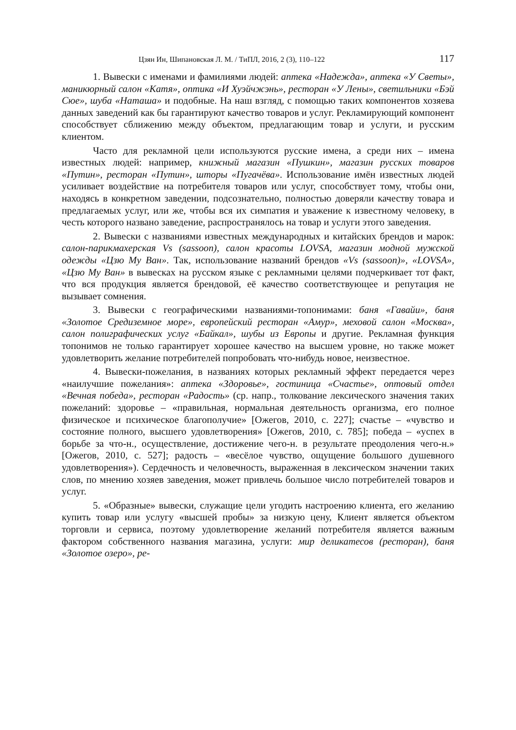Цзян Ин, Шипановская Л. М. / ТиПЛ, 2016, 2 (3), 110–122 117
1. Вывески с именами и фамилиями людей: аптека «Надежда», аптека «У Светы», маникюрный салон «Катя», оптика «И Хуэйчжэнь», ресторан «У Лены», светильники «Бэй Сюе», шуба «Наташа» и подобные. На наш взгляд, с помощью таких компонентов хозяева данных заведений как бы гарантируют качество товаров и услуг. Рекламирующий компонент способствует сближению между объектом, предлагающим товар и услуги, и русским клиентом.
Часто для рекламной цели используются русские имена, а среди них – имена известных людей: например, книжный магазин «Пушкин», магазин русских товаров «Путин», ресторан «Путин», шторы «Пугачёва». Использование имён известных людей усиливает воздействие на потребителя товаров или услуг, способствует тому, чтобы они, находясь в конкретном заведении, подсознательно, полностью доверяли качеству товара и предлагаемых услуг, или же, чтобы вся их симпатия и уважение к известному человеку, в честь которого названо заведение, распространялось на товар и услуги этого заведения.
2. Вывески с названиями известных международных и китайских брендов и марок: салон-парикмахерская Vs (sassoon), салон красоты LOVSA, магазин модной мужской одежды «Цзю Му Ван». Так, использование названий брендов «Vs (sassoon)», «LOVSA», «Цзю Му Ван» в вывесках на русском языке с рекламными целями подчеркивает тот факт, что вся продукция является брендовой, её качество соответствующее и репутация не вызывает сомнения.
3. Вывески с географическими названиями-топонимами: баня «Гавайи», баня «Золотое Средиземное море», европейский ресторан «Амур», меховой салон «Москва», салон полиграфических услуг «Байкал», шубы из Европы и другие. Рекламная функция топонимов не только гарантирует хорошее качество на высшем уровне, но также может удовлетворить желание потребителей попробовать что-нибудь новое, неизвестное.
4. Вывески-пожелания, в названиях которых рекламный эффект передается через «наилучшие пожелания»: аптека «Здоровье», гостиница «Счастье», оптовый отдел «Вечная победа», ресторан «Радость» (ср. напр., толкование лексического значения таких пожеланий: здоровье – «правильная, нормальная деятельность организма, его полное физическое и психическое благополучие» [Ожегов, 2010, с. 227]; счастье – «чувство и состояние полного, высшего удовлетворения» [Ожегов, 2010, с. 785]; победа – «успех в борьбе за что-н., осуществление, достижение чего-н. в результате преодоления чего-н.» [Ожегов, 2010, с. 527]; радость – «весёлое чувство, ощущение большого душевного удовлетворения»). Сердечность и человечность, выраженная в лексическом значении таких слов, по мнению хозяев заведения, может привлечь большое число потребителей товаров и услуг.
5. «Образные» вывески, служащие цели угодить настроению клиента, его желанию купить товар или услугу «высшей пробы» за низкую цену, Клиент является объектом торговли и сервиса, поэтому удовлетворение желаний потребителя является важным фактором собственного названия магазина, услуги: мир деликатесов (ресторан), баня «Золотое озеро», ре-